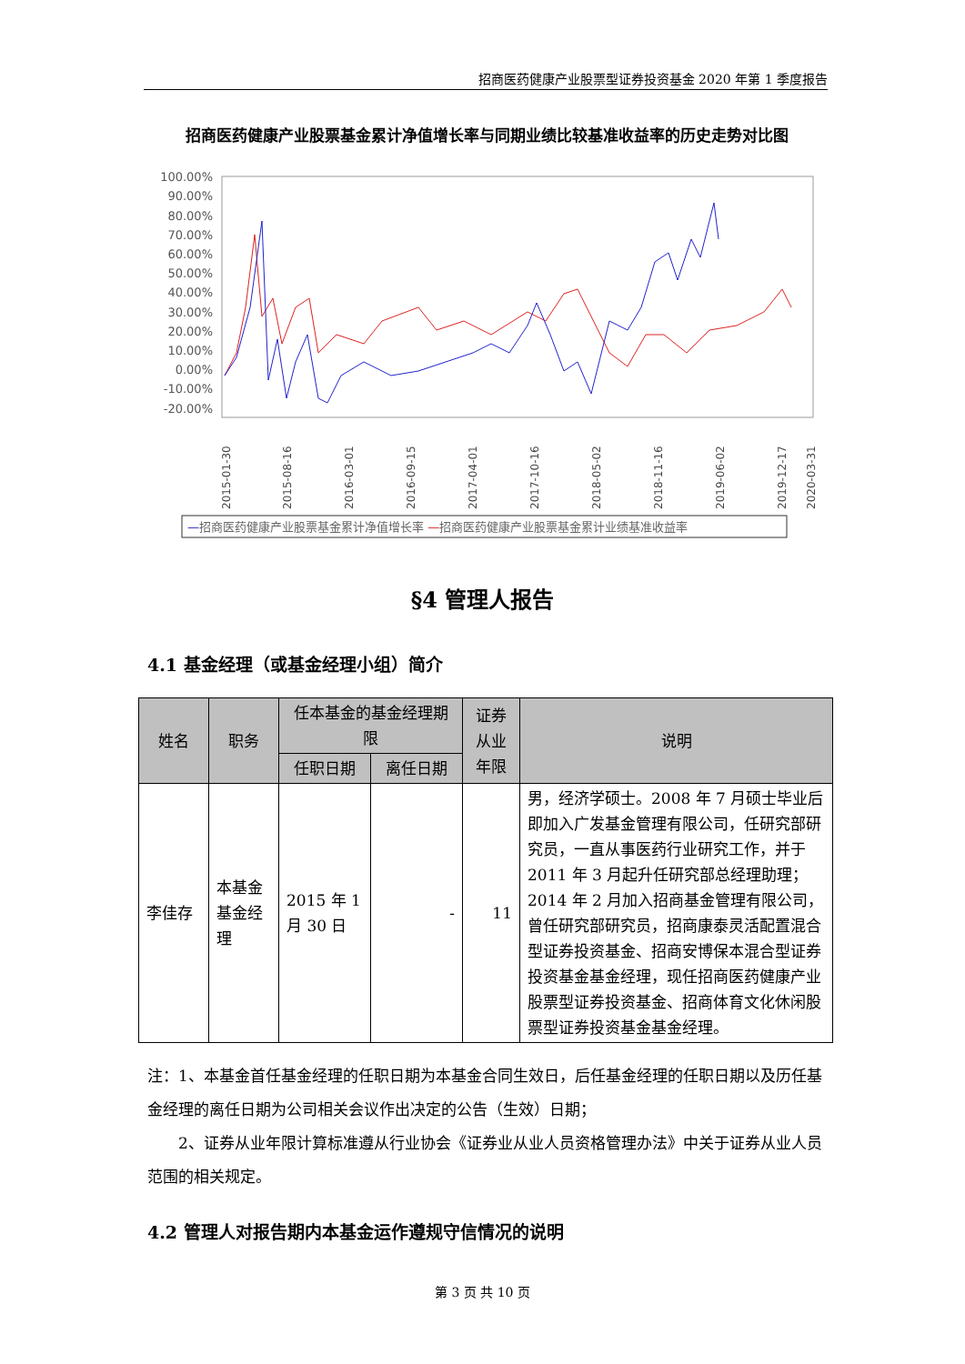招商医药健康产业股票型证券投资基金 2020 年第 1 季度报告
招商医药健康产业股票基金累计净值增长率与同期业绩比较基准收益率的历史走势对比图
100.00%
90.00%
80.00%
70.00%
60.00%
50.00%
40.00%
30.00%
20.00%
10.00%
0.00%
-10.00%
-20.00%
2015-01-30
2015-08-16
2016-03-01
2016-09-15
2017-04-01
2017-10-16
2018-05-02
2018-11-16
2019-06-02
2019-12-17
2020-03-31
—招商医药健康产业股票基金累计净值增长率 —招商医药健康产业股票基金累计业绩基准收益率
§4 管理人报告
4.1 基金经理（或基金经理小组）简介
| 姓名 | 职务 | 任本基金的基金经理期限 | | 证券从业年限 | 说明 |
| --- | --- | --- | --- | --- | --- |
| | | 任职日期 | 离任日期 | | |
| 李佳存 | 本基金基金经理 | 2015 年 1 月 30 日 | - | 11 | 男，经济学硕士。2008 年 7 月硕士毕业后即加入广发基金管理有限公司，任研究部研究员，一直从事医药行业研究工作，并于 2011 年 3 月起升任研究部总经理助理；2014 年 2 月加入招商基金管理有限公司，曾任研究部研究员，招商康泰灵活配置混合型证券投资基金、招商安博保本混合型证券投资基金基金经理，现任招商医药健康产业股票型证券投资基金、招商体育文化休闲股票型证券投资基金基金经理。 |
注：1、本基金首任基金经理的任职日期为本基金合同生效日，后任基金经理的任职日期以及历任基金经理的离任日期为公司相关会议作出决定的公告（生效）日期；
  2、证券从业年限计算标准遵从行业协会《证券业从业人员资格管理办法》中关于证券从业人员范围的相关规定。
4.2 管理人对报告期内本基金运作遵规守信情况的说明
第 3 页 共 10 页